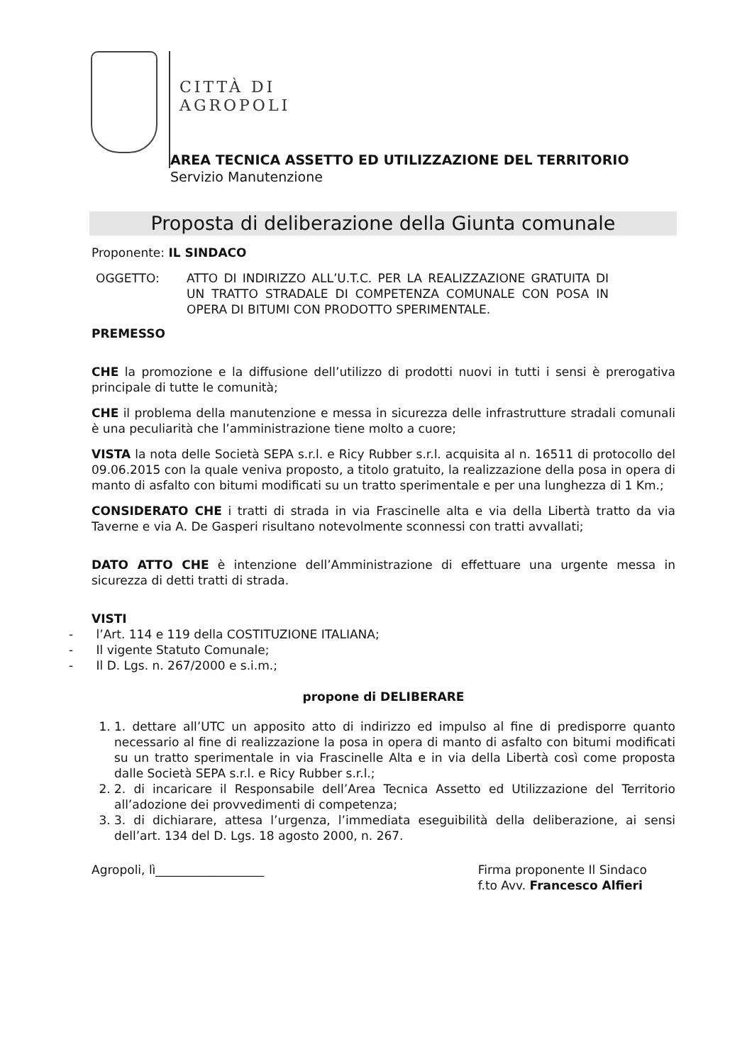CITTÀ DI
AGROPOLI
AREA TECNICA ASSETTO ED UTILIZZAZIONE DEL TERRITORIO
Servizio Manutenzione
Proposta di deliberazione della Giunta comunale
Proponente: IL SINDACO
OGGETTO: ATTO DI INDIRIZZO ALL’U.T.C. PER LA REALIZZAZIONE GRATUITA DI UN TRATTO STRADALE DI COMPETENZA COMUNALE CON POSA IN OPERA DI BITUMI CON PRODOTTO SPERIMENTALE.
PREMESSO
CHE la promozione e la diffusione dell’utilizzo di prodotti nuovi in tutti i sensi è prerogativa principale di tutte le comunità;
CHE il problema della manutenzione e messa in sicurezza delle infrastrutture stradali comunali è una peculiarità che l’amministrazione tiene molto a cuore;
VISTA la nota delle Società SEPA s.r.l. e Ricy Rubber s.r.l. acquisita al n. 16511 di protocollo del 09.06.2015 con la quale veniva proposto, a titolo gratuito, la realizzazione della posa in opera di manto di asfalto con bitumi modificati su un tratto sperimentale e per una lunghezza di 1 Km.;
CONSIDERATO CHE i tratti di strada in via Frascinelle alta e via della Libertà tratto da via Taverne e via A. De Gasperi risultano notevolmente sconnessi con tratti avvallati;
DATO ATTO CHE è intenzione dell’Amministrazione di effettuare una urgente messa in sicurezza di detti tratti di strada.
VISTI
- l’Art. 114 e 119 della COSTITUZIONE ITALIANA;
- Il vigente Statuto Comunale;
- Il D. Lgs. n. 267/2000 e s.i.m.;
propone di DELIBERARE
1. 1. dettare all’UTC un apposito atto di indirizzo ed impulso al fine di predisporre quanto necessario al fine di realizzazione la posa in opera di manto di asfalto con bitumi modificati su un tratto sperimentale in via Frascinelle Alta e in via della Libertà così come proposta dalle Società SEPA s.r.l. e Ricy Rubber s.r.l.;
2. 2. di incaricare il Responsabile dell’Area Tecnica Assetto ed Utilizzazione del Territorio all’adozione dei provvedimenti di competenza;
3. 3. di dichiarare, attesa l’urgenza, l’immediata eseguibilità della deliberazione, ai sensi dell’art. 134 del D. Lgs. 18 agosto 2000, n. 267.
Agropoli, lì__________________ Firma proponente Il Sindaco
f.to Avv. Francesco Alfieri